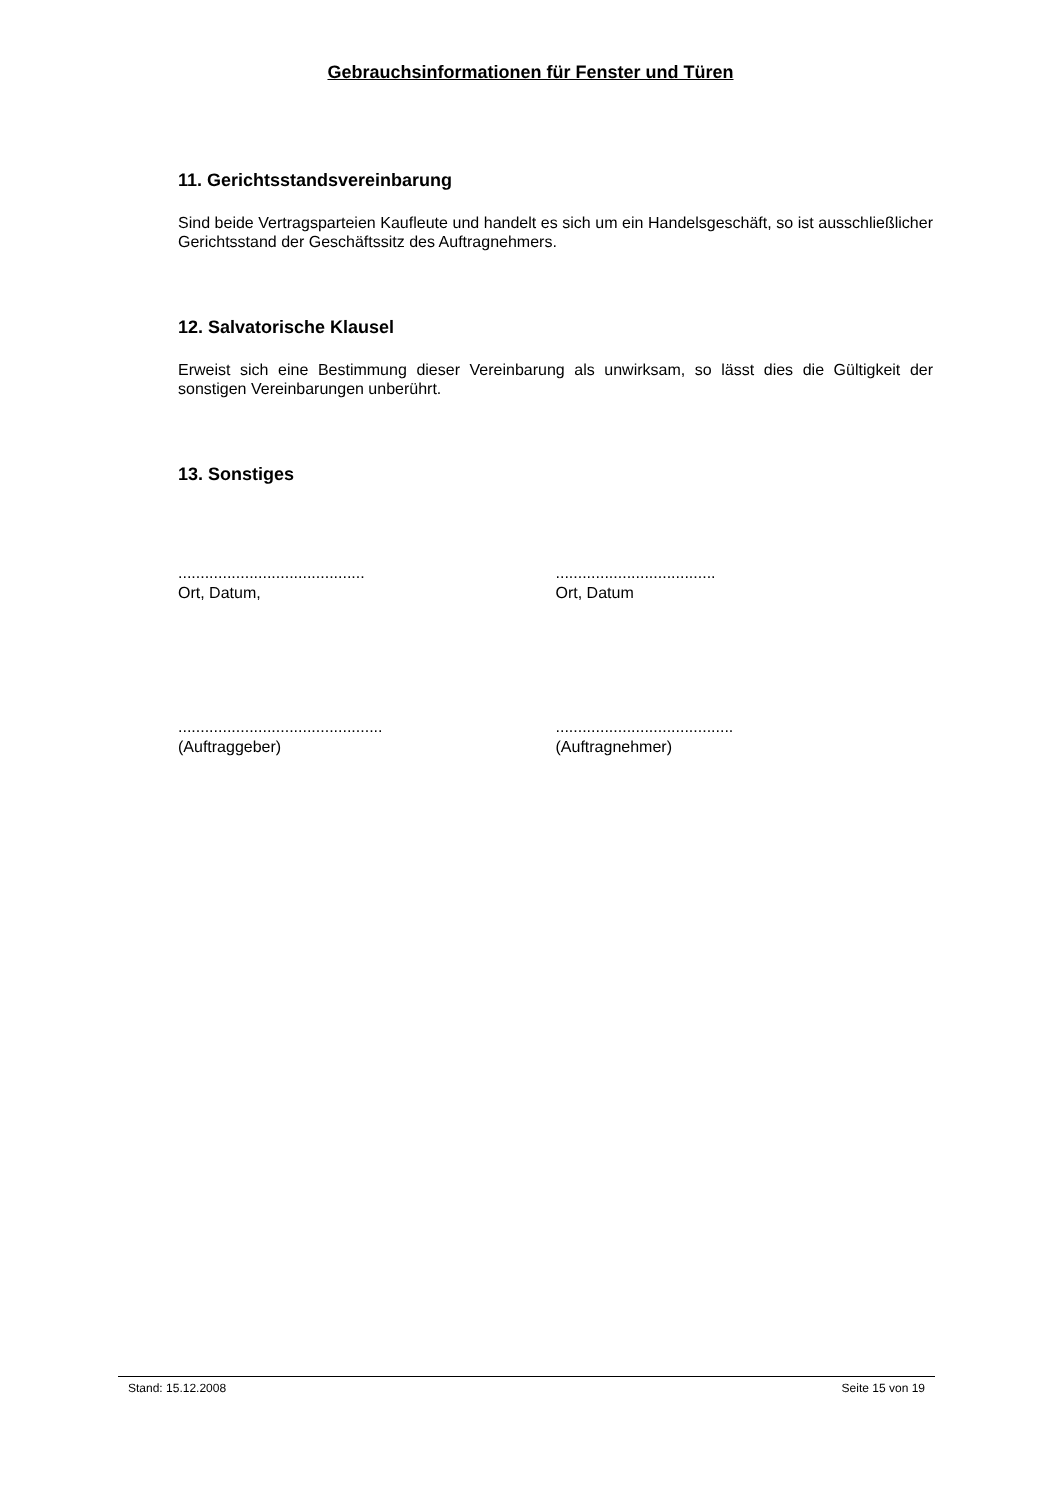Gebrauchsinformationen für Fenster und Türen
11. Gerichtsstandsvereinbarung
Sind beide Vertragsparteien Kaufleute und handelt es sich um ein Handelsgeschäft, so ist ausschließlicher Gerichtsstand der Geschäftssitz des Auftragnehmers.
12. Salvatorische Klausel
Erweist sich eine Bestimmung dieser Vereinbarung als unwirksam, so lässt dies die Gültigkeit der sonstigen Vereinbarungen unberührt.
13. Sonstiges
..........................................
Ort, Datum,
....................................
Ort, Datum
..............................................
(Auftraggeber)
........................................
(Auftragnehmer)
Stand: 15.12.2008 Seite 15 von 19